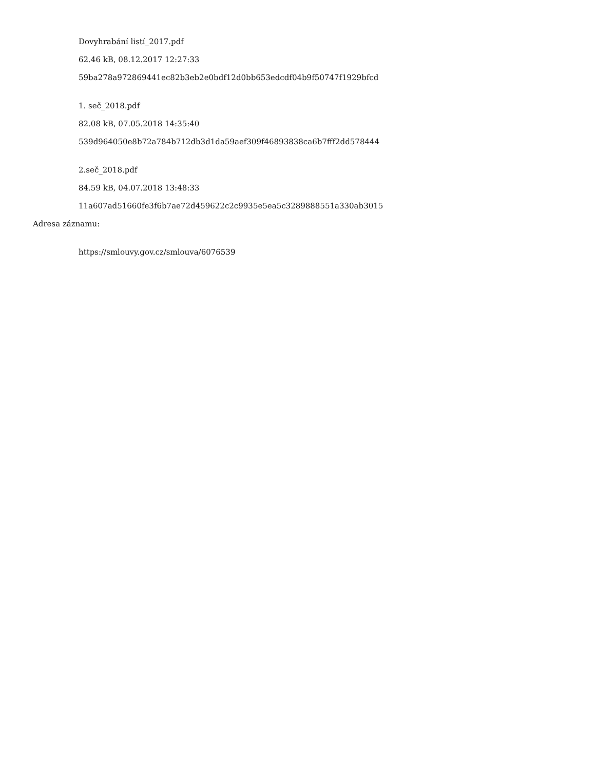Dovyhrabání listí_2017.pdf
62.46 kB, 08.12.2017 12:27:33
59ba278a972869441ec82b3eb2e0bdf12d0bb653edcdf04b9f50747f1929bfcd
1. seč_2018.pdf
82.08 kB, 07.05.2018 14:35:40
539d964050e8b72a784b712db3d1da59aef309f46893838ca6b7fff2dd578444
2.seč_2018.pdf
84.59 kB, 04.07.2018 13:48:33
11a607ad51660fe3f6b7ae72d459622c2c9935e5ea5c3289888551a330ab3015
Adresa záznamu:
https://smlouvy.gov.cz/smlouva/6076539